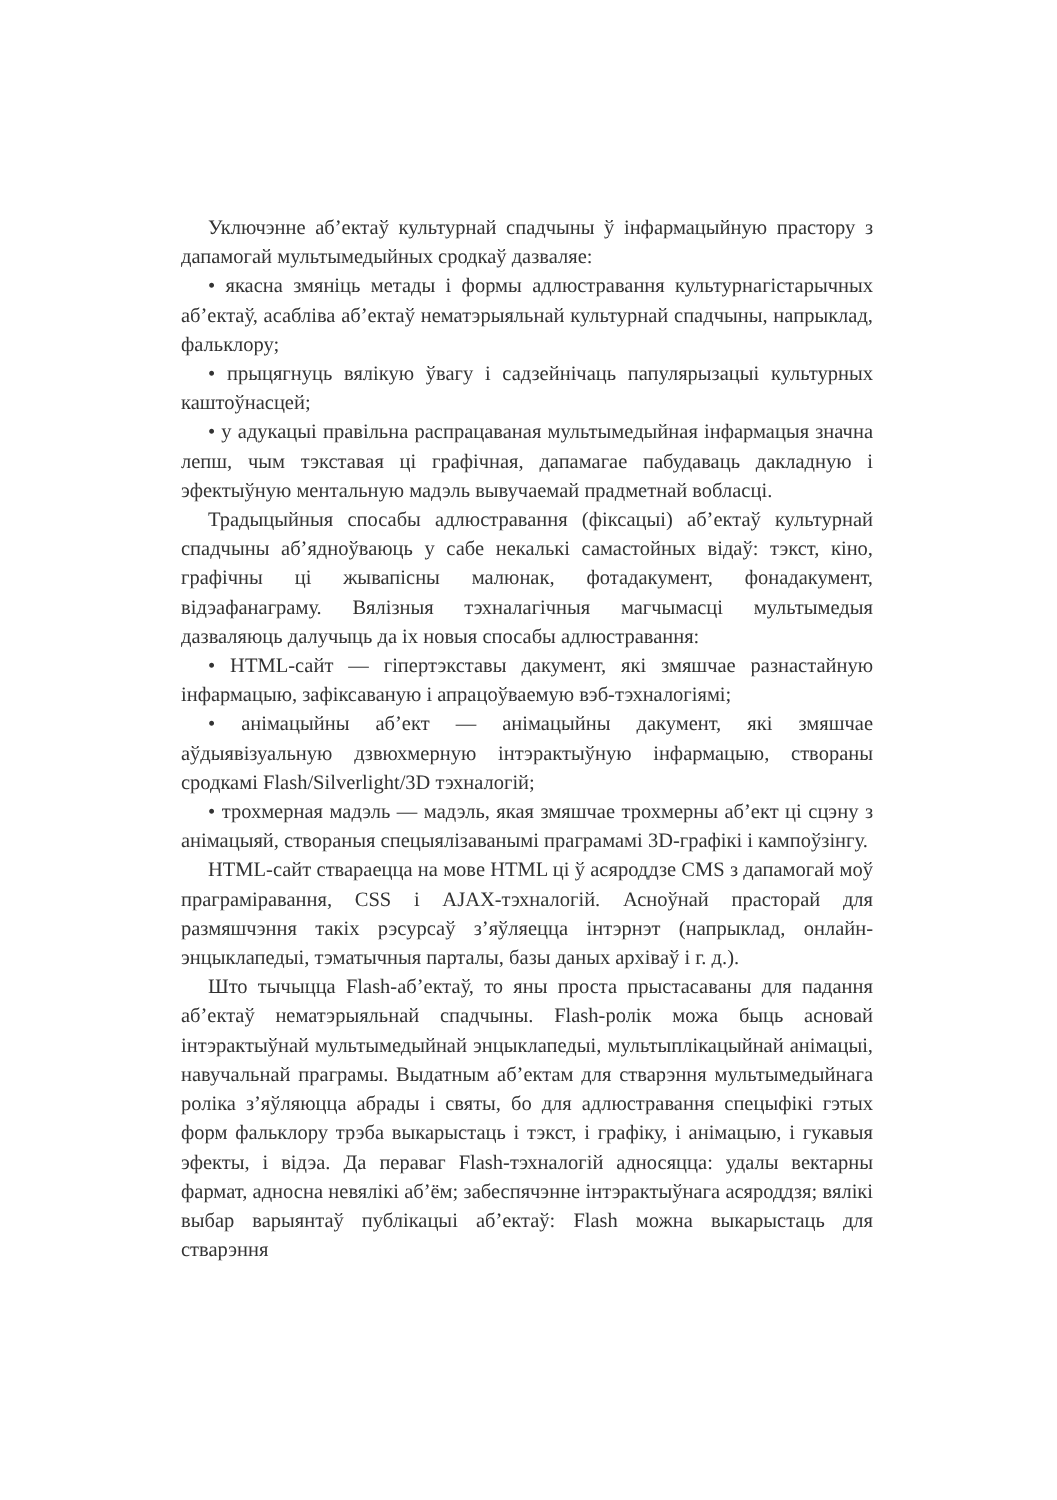Уключэнне аб’ектаў культурнай спадчыны ў інфармацыйную прастору з дапамогай мультымедыйных сродкаў дазваляе:
• якасна змяніць метады і формы адлюстравання культурнагістарычных аб’ектаў, асабліва аб’ектаў нематэрыяльнай культурнай спадчыны, напрыклад, фальклору;
• прыцягнуць вялікую ўвагу і садзейнічаць папулярызацыі культурных каштоўнасцей;
• у адукацыі правільна распрацаваная мультымедыйная інфармацыя значна лепш, чым тэкставая ці графічная, дапамагае пабудаваць дакладную і эфектыўную ментальную мадэль вывучаемай прадметнай вобласці.
Традыцыйныя спосабы адлюстравання (фіксацыі) аб’ектаў культурнай спадчыны аб’ядноўваюць у сабе некалькі самастойных відаў: тэкст, кіно, графічны ці жывапісны малюнак, фотадакумент, фонадакумент, відэафанаграму. Вялізныя тэхналагічныя магчымасці мультымедыя дазваляюць далучыць да іх новыя спосабы адлюстравання:
• HTML-сайт — гіпертэкставы дакумент, які змяшчае разнастайную інфармацыю, зафіксаваную і апрацоўваемую вэб-тэхналогіямі;
• анімацыйны аб’ект — анімацыйны дакумент, які змяшчае аўдыявізуальную дзвюхмерную інтэрактыўную інфармацыю, створаны сродкамі Flash/Silverlight/3D тэхналогій;
• трохмерная мадэль — мадэль, якая змяшчае трохмерны аб’ект ці сцэну з анімацыяй, створаныя спецыялізаванымі праграмамі 3D-графікі і кампоўзінгу.
HTML-сайт ствараецца на мове HTML ці ў асяроддзе CMS з дапамогай моў праграміравання, CSS і AJAX-тэхналогій. Асноўнай прасторай для размяшчэння такіх рэсурсаў з’яўляецца інтэрнэт (напрыклад, онлайн-энцыклапедыі, тэматычныя парталы, базы даных архіваў і г. д.).
Што тычыцца Flash-аб’ектаў, то яны проста прыстасаваны для падання аб’ектаў нематэрыяльнай спадчыны. Flash-ролік можа быць асновай інтэрактыўнай мультымедыйнай энцыклапедыі, мультыплікацыйнай анімацыі, навучальнай праграмы. Выдатным аб’ектам для стварэння мультымедыйнага роліка з’яўляюцца абрады і святы, бо для адлюстравання спецыфікі гэтых форм фальклору трэба выкарыстаць і тэкст, і графіку, і анімацыю, і гукавыя эфекты, і відэа. Да пераваг Flash-тэхналогій адносяцца: удалы вектарны фармат, адносна невялікі аб’ём; забеспячэнне інтэрактыўнага асяроддзя; вялікі выбар варыянтаў публікацыі аб’ектаў: Flash можна выкарыстаць для стварэння